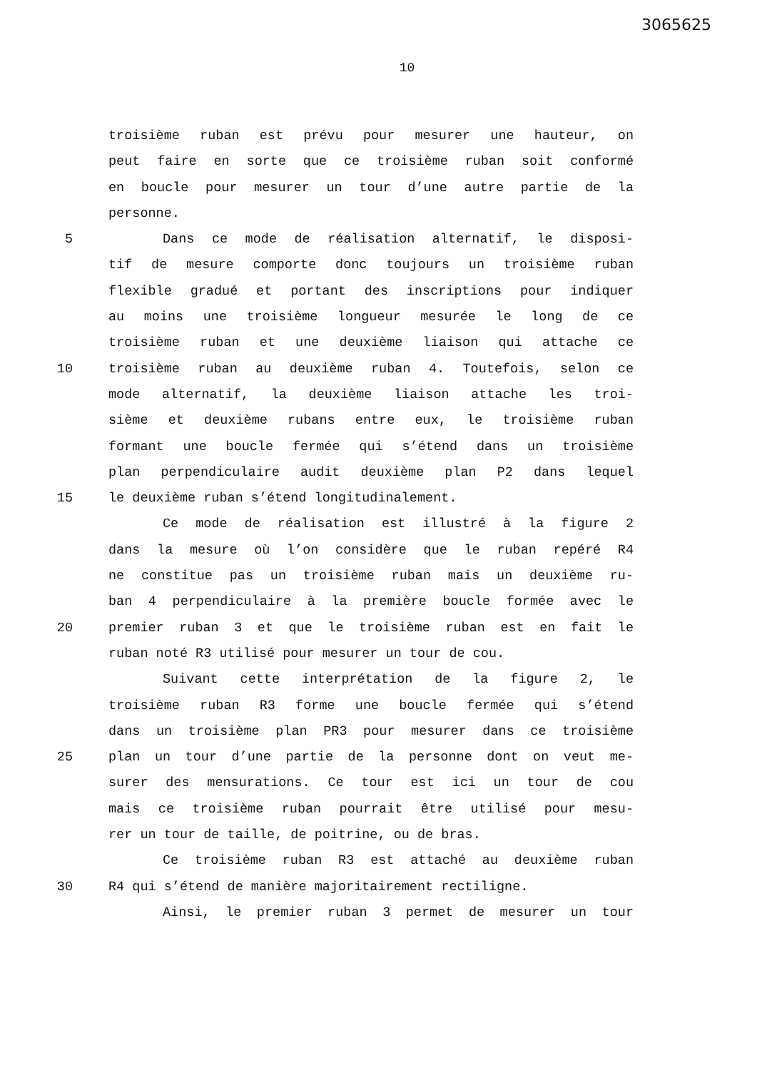3065625
10
troisième ruban est prévu pour mesurer une hauteur, on
peut faire en sorte que ce troisième ruban soit conformé
en boucle pour mesurer un tour d’une autre partie de la
personne.
5 Dans ce mode de réalisation alternatif, le disposi-
tif de mesure comporte donc toujours un troisième ruban
flexible gradué et portant des inscriptions pour indiquer
au moins une troisième longueur mesurée le long de ce
troisième ruban et une deuxième liaison qui attache ce
10 troisième ruban au deuxième ruban 4. Toutefois, selon ce
mode alternatif, la deuxième liaison attache les troi-
sième et deuxième rubans entre eux, le troisième ruban
formant une boucle fermée qui s’étend dans un troisième
plan perpendiculaire audit deuxième plan P2 dans lequel
15 le deuxième ruban s’étend longitudinalement.
Ce mode de réalisation est illustré à la figure 2
dans la mesure où l’on considère que le ruban repéré R4
ne constitue pas un troisième ruban mais un deuxième ru-
ban 4 perpendiculaire à la première boucle formée avec le
20 premier ruban 3 et que le troisième ruban est en fait le
ruban noté R3 utilisé pour mesurer un tour de cou.
Suivant cette interprétation de la figure 2, le
troisième ruban R3 forme une boucle fermée qui s’étend
dans un troisième plan PR3 pour mesurer dans ce troisième
25 plan un tour d’une partie de la personne dont on veut me-
surer des mensurations. Ce tour est ici un tour de cou
mais ce troisième ruban pourrait être utilisé pour mesu-
rer un tour de taille, de poitrine, ou de bras.
Ce troisième ruban R3 est attaché au deuxième ruban
30 R4 qui s’étend de manière majoritairement rectiligne.
Ainsi, le premier ruban 3 permet de mesurer un tour